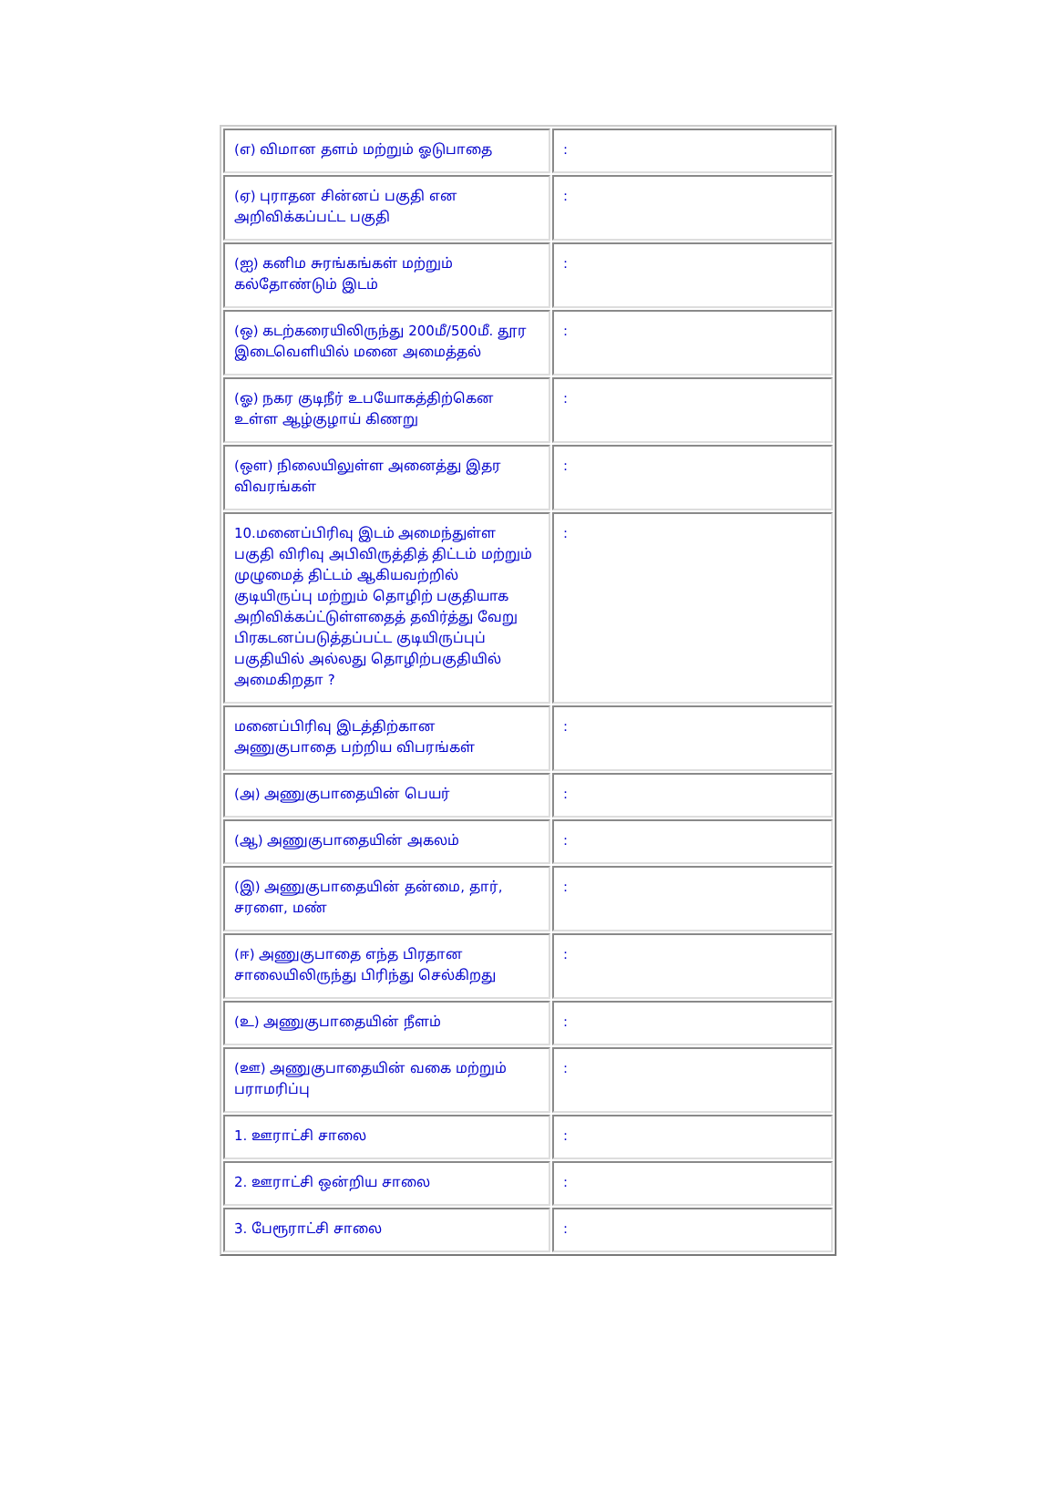| (எ) விமான தளம் மற்றும் ஓடுபாதை | : |
| (ஏ) புராதன சின்னப் பகுதி என அறிவிக்கப்பட்ட பகுதி | : |
| (ஐ) கனிம சுரங்கங்கள் மற்றும் கல்தோண்டும் இடம் | : |
| (ஒ) கடற்கரையிலிருந்து 200மீ/500மீ. தூர இடைவெளியில் மனை அமைத்தல் | : |
| (ஓ) நகர குடிநீர் உபயோகத்திற்கென உள்ள ஆழ்குழாய் கிணறு | : |
| (ஔ) நிலையிலுள்ள அனைத்து இதர விவரங்கள் | : |
| 10.மனைப்பிரிவு இடம் அமைந்துள்ள பகுதி விரிவு அபிவிருத்தித் திட்டம் மற்றும் முழுமைத் திட்டம் ஆகியவற்றில் குடியிருப்பு மற்றும் தொழிற் பகுதியாக அறிவிக்கப்ட்டுள்ளதைத் தவிர்த்து வேறு பிரகடனப்படுத்தப்பட்ட குடியிருப்புப் பகுதியில் அல்லது தொழிற்பகுதியில் அமைகிறதா ? | : |
| மனைப்பிரிவு இடத்திற்கான அணுகுபாதை பற்றிய விபரங்கள் | : |
| (அ) அணுகுபாதையின் பெயர் | : |
| (ஆ) அணுகுபாதையின் அகலம் | : |
| (இ) அணுகுபாதையின் தன்மை, தார், சரளை, மண் | : |
| (ஈ) அணுகுபாதை எந்த பிரதான சாலையிலிருந்து பிரிந்து செல்கிறது | : |
| (உ) அணுகுபாதையின் நீளம் | : |
| (ஊ) அணுகுபாதையின் வகை மற்றும் பராமரிப்பு | : |
| 1. ஊராட்சி சாலை | : |
| 2. ஊராட்சி ஒன்றிய சாலை | : |
| 3. பேரூராட்சி சாலை | : |